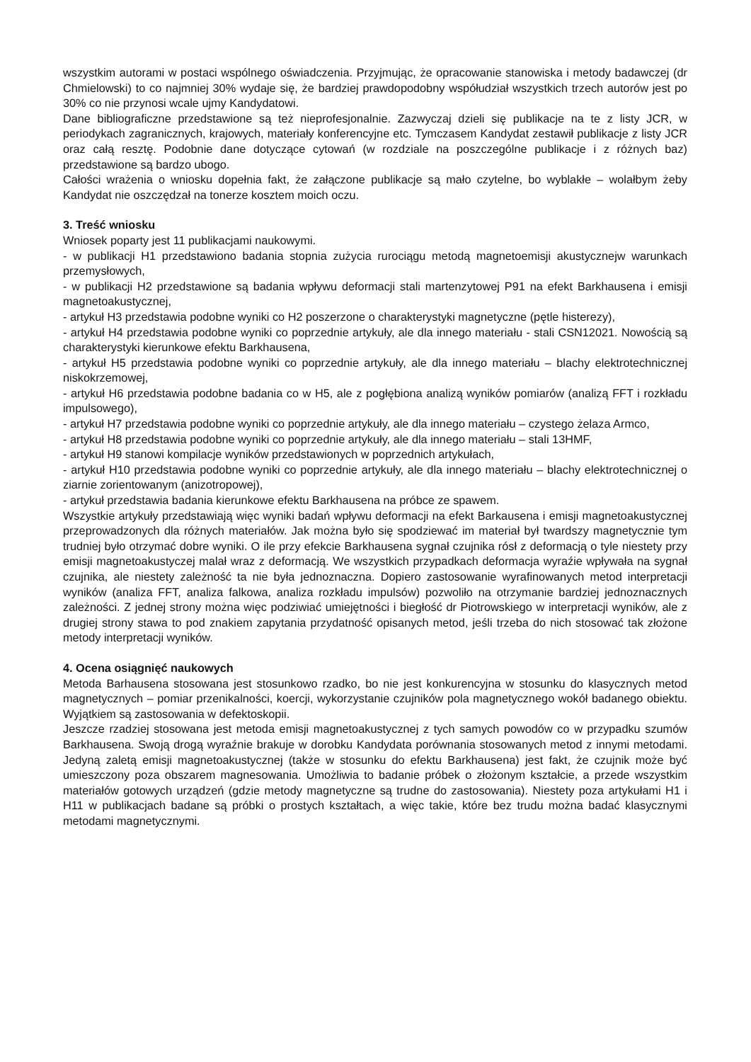wszystkim autorami w postaci wspólnego oświadczenia. Przyjmując, że opracowanie stanowiska i metody badawczej (dr Chmielowski) to co najmniej 30% wydaje się, że bardziej prawdopodobny współudział wszystkich trzech autorów jest po 30% co nie przynosi wcale ujmy Kandydatowi.
Dane bibliograficzne przedstawione są też nieprofesjonalnie. Zazwyczaj dzieli się publikacje na te z listy JCR, w periodykach zagranicznych, krajowych, materiały konferencyjne etc. Tymczasem Kandydat zestawił publikacje z listy JCR oraz całą resztę. Podobnie dane dotyczące cytowań (w rozdziale na poszczególne publikacje i z różnych baz) przedstawione są bardzo ubogo.
Całości wrażenia o wniosku dopełnia fakt, że załączone publikacje są mało czytelne, bo wyblakłe – wolałbym żeby Kandydat nie oszczędzał na tonerze kosztem moich oczu.
3. Treść wniosku
Wniosek poparty jest 11 publikacjami naukowymi.
- w publikacji H1 przedstawiono badania stopnia zużycia rurociągu metodą magnetoemisji akustycznejw warunkach przemysłowych,
- w publikacji H2 przedstawione są badania wpływu deformacji stali martenzytowej P91 na efekt Barkhausena i emisji magnetoakustycznej,
- artykuł H3 przedstawia podobne wyniki co H2 poszerzone o charakterystyki magnetyczne (pętle histerezy),
- artykuł H4 przedstawia podobne wyniki co poprzednie artykuły, ale dla innego materiału - stali CSN12021. Nowością są charakterystyki kierunkowe efektu Barkhausena,
- artykuł H5 przedstawia podobne wyniki co poprzednie artykuły, ale dla innego materiału – blachy elektrotechnicznej niskokrzemowej,
- artykuł H6 przedstawia podobne badania co w H5, ale z pogłębiona analizą wyników pomiarów (analizą FFT i rozkładu impulsowego),
- artykuł H7 przedstawia podobne wyniki co poprzednie artykuły, ale dla innego materiału – czystego żelaza Armco,
- artykuł H8 przedstawia podobne wyniki co poprzednie artykuły, ale dla innego materiału – stali 13HMF,
- artykuł H9 stanowi kompilacje wyników przedstawionych w poprzednich artykułach,
- artykuł H10 przedstawia podobne wyniki co poprzednie artykuły, ale dla innego materiału – blachy elektrotechnicznej o ziarnie zorientowanym (anizotropowej),
- artykuł przedstawia badania kierunkowe efektu Barkhausena na próbce ze spawem.
Wszystkie artykuły przedstawiają więc wyniki badań wpływu deformacji na efekt Barkausena i emisji magnetoakustycznej przeprowadzonych dla różnych materiałów. Jak można było się spodziewać im materiał był twardszy magnetycznie tym trudniej było otrzymać dobre wyniki. O ile przy efekcie Barkhausena sygnał czujnika rósł z deformacją o tyle niestety przy emisji magnetoakustyczej malał wraz z deformacją. We wszystkich przypadkach deformacja wyraźie wpływała na sygnał czujnika, ale niestety zależność ta nie była jednoznaczna. Dopiero zastosowanie wyrafinowanych metod interpretacji wyników (analiza FFT, analiza falkowa, analiza rozkładu impulsów) pozwoliło na otrzymanie bardziej jednoznacznych zależności. Z jednej strony można więc podziwiać umiejętności i biegłość dr Piotrowskiego w interpretacji wyników, ale z drugiej strony stawa to pod znakiem zapytania przydatność opisanych metod, jeśli trzeba do nich stosować tak złożone metody interpretacji wyników.
4. Ocena osiągnięć naukowych
Metoda Barhausena stosowana jest stosunkowo rzadko, bo nie jest konkurencyjna w stosunku do klasycznych metod magnetycznych – pomiar przenikalności, koercji, wykorzystanie czujników pola magnetycznego wokół badanego obiektu. Wyjątkiem są zastosowania w defektoskopii.
Jeszcze rzadziej stosowana jest metoda emisji magnetoakustycznej z tych samych powodów co w przypadku szumów Barkhausena. Swoją drogą wyraźnie brakuje w dorobku Kandydata porównania stosowanych metod z innymi metodami. Jedyną zaletą emisji magnetoakustycznej (także w stosunku do efektu Barkhausena) jest fakt, że czujnik może być umieszczony poza obszarem magnesowania. Umożliwia to badanie próbek o złożonym kształcie, a przede wszystkim materiałów gotowych urządzeń (gdzie metody magnetyczne są trudne do zastosowania). Niestety poza artykułami H1 i H11 w publikacjach badane są próbki o prostych kształtach, a więc takie, które bez trudu można badać klasycznymi metodami magnetycznymi.